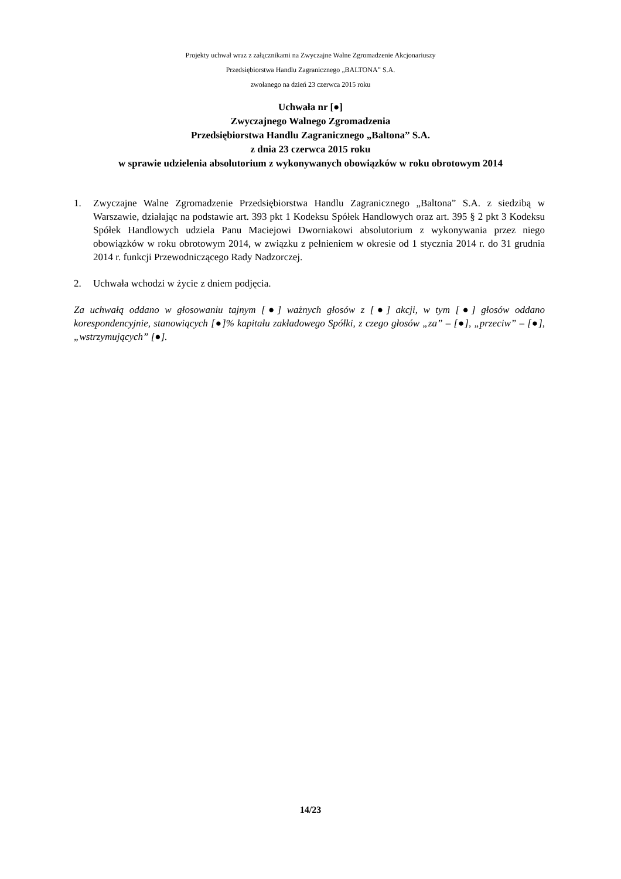Projekty uchwał wraz z załącznikami na Zwyczajne Walne Zgromadzenie Akcjonariuszy
Przedsiębiorstwa Handlu Zagranicznego „BALTONA” S.A.
zwołanego na dzień 23 czerwca 2015 roku
Uchwała nr [●]
Zwyczajnego Walnego Zgromadzenia
Przedsiębiorstwa Handlu Zagranicznego „Baltona” S.A.
z dnia 23 czerwca 2015 roku
w sprawie udzielenia absolutorium z wykonywanych obowiązków w roku obrotowym 2014
1. Zwyczajne Walne Zgromadzenie Przedsiębiorstwa Handlu Zagranicznego „Baltona” S.A. z siedzibą w Warszawie, działając na podstawie art. 393 pkt 1 Kodeksu Spółek Handlowych oraz art. 395 § 2 pkt 3 Kodeksu Spółek Handlowych udziela Panu Maciejowi Dworniakowi absolutorium z wykonywania przez niego obowiązków w roku obrotowym 2014, w związku z pełnieniem w okresie od 1 stycznia 2014 r. do 31 grudnia 2014 r. funkcji Przewodniczącego Rady Nadzorczej.
2. Uchwała wchodzi w życie z dniem podjęcia.
Za uchwałą oddano w głosowaniu tajnym [●] ważnych głosów z [●] akcji, w tym [●] głosów oddano korespondencyjnie, stanowiących [●]% kapitału zakładowego Spółki, z czego głosów „za” – [●], „przeciw” – [●], „wstrzymujących” [●].
14/23